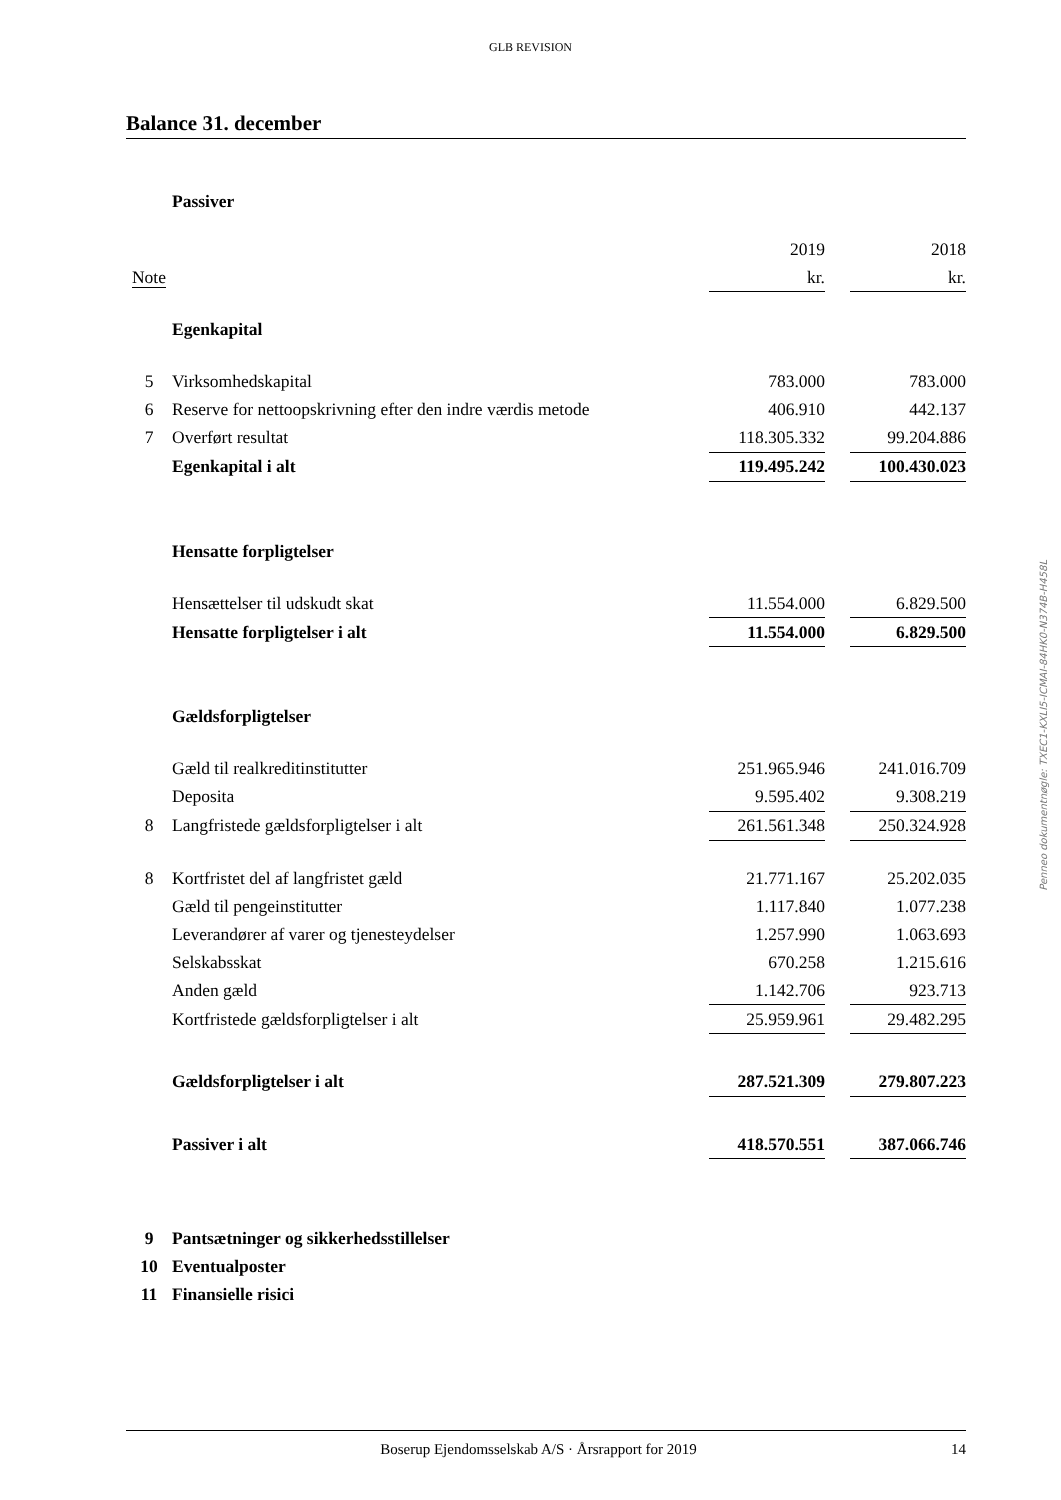GLB REVISION
Balance 31. december
| | Passiver | | | |
| | | 2019 | | 2018 |
| Note | | kr. | | kr. |
| | Egenkapital | | | |
| 5 | Virksomhedskapital | 783.000 | | 783.000 |
| 6 | Reserve for nettoopskrivning efter den indre værdis metode | 406.910 | | 442.137 |
| 7 | Overført resultat | 118.305.332 | | 99.204.886 |
| | Egenkapital i alt | 119.495.242 | | 100.430.023 |
| | Hensatte forpligtelser | | | |
| | Hensættelser til udskudt skat | 11.554.000 | | 6.829.500 |
| | Hensatte forpligtelser i alt | 11.554.000 | | 6.829.500 |
| | Gældsforpligtelser | | | |
| | Gæld til realkreditinstitutter | 251.965.946 | | 241.016.709 |
| | Deposita | 9.595.402 | | 9.308.219 |
| 8 | Langfristede gældsforpligtelser i alt | 261.561.348 | | 250.324.928 |
| 8 | Kortfristet del af langfristet gæld | 21.771.167 | | 25.202.035 |
| | Gæld til pengeinstitutter | 1.117.840 | | 1.077.238 |
| | Leverandører af varer og tjenesteydelser | 1.257.990 | | 1.063.693 |
| | Selskabsskat | 670.258 | | 1.215.616 |
| | Anden gæld | 1.142.706 | | 923.713 |
| | Kortfristede gældsforpligtelser i alt | 25.959.961 | | 29.482.295 |
| | Gældsforpligtelser i alt | 287.521.309 | | 279.807.223 |
| | Passiver i alt | 418.570.551 | | 387.066.746 |
| 9 | Pantsætninger og sikkerhedsstillelser | | | |
| 10 | Eventualposter | | | |
| 11 | Finansielle risici | | | |
Penneo dokumentnøgle: TXEC1-KXLI5-ICMAI-84HK0-N374B-H458L
Boserup Ejendomsselskab A/S · Årsrapport for 2019 14